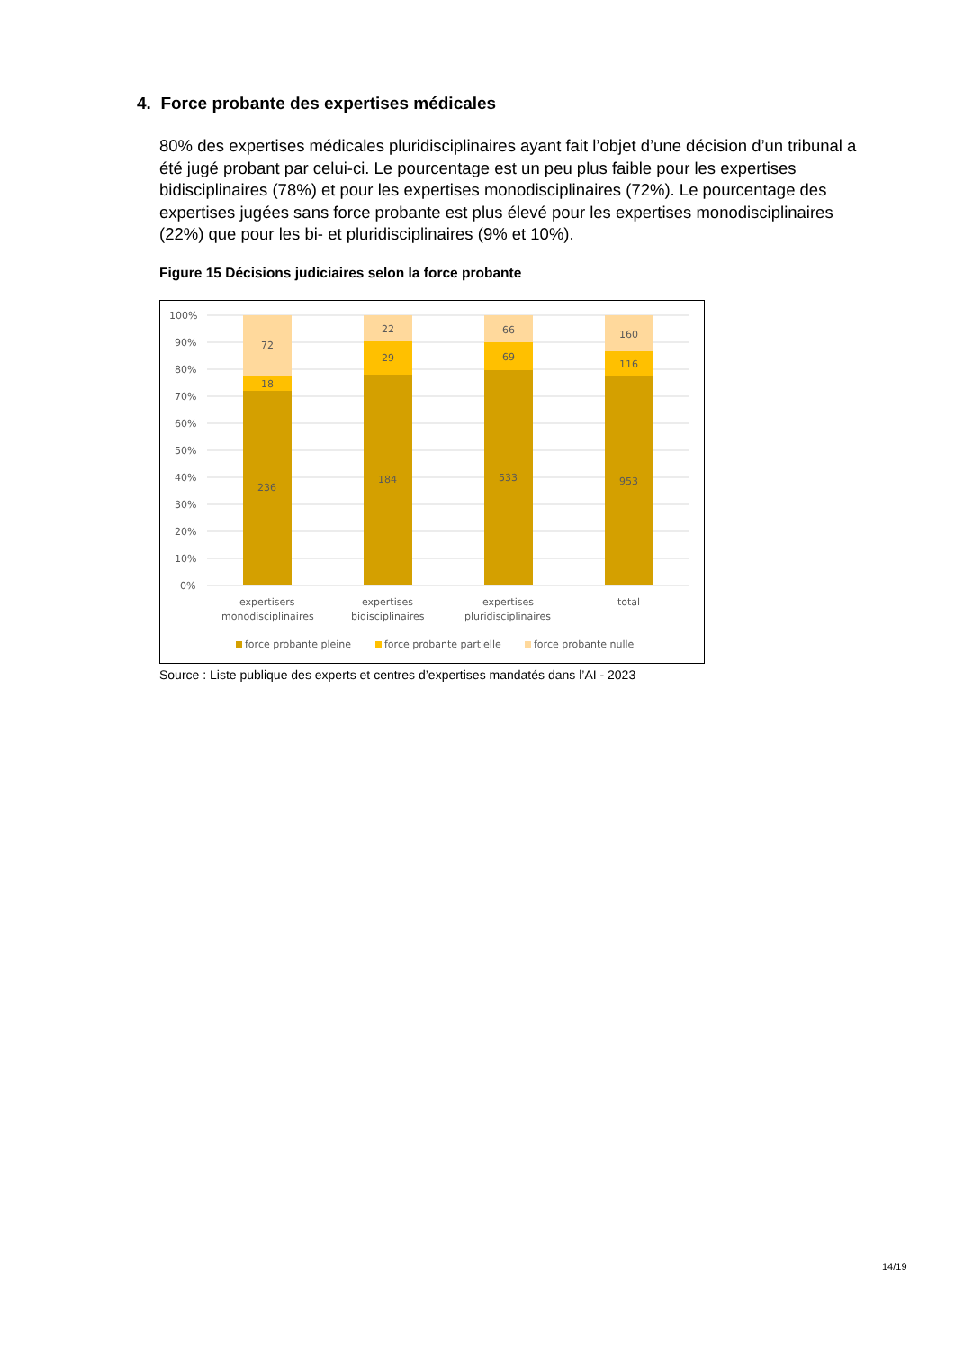4. Force probante des expertises médicales
80% des expertises médicales pluridisciplinaires ayant fait l’objet d’une décision d’un tribunal a été jugé probant par celui-ci. Le pourcentage est un peu plus faible pour les expertises bidisciplinaires (78%) et pour les expertises monodisciplinaires (72%). Le pourcentage des expertises jugées sans force probante est plus élevé pour les expertises monodisciplinaires (22%) que pour les bi- et pluridisciplinaires (9% et 10%).
Figure 15 Décisions judiciaires selon la force probante
100%
90%
80%
70%
60%
50%
40%
30%
20%
10%
0%
72
18
236
22
29
184
66
69
533
160
116
953
expertisers
monodisciplinaires
expertises
bidisciplinaires
expertises
pluridisciplinaires
total
force probante pleine
force probante partielle
force probante nulle
Source : Liste publique des experts et centres d’expertises mandatés dans l’AI - 2023
14/19